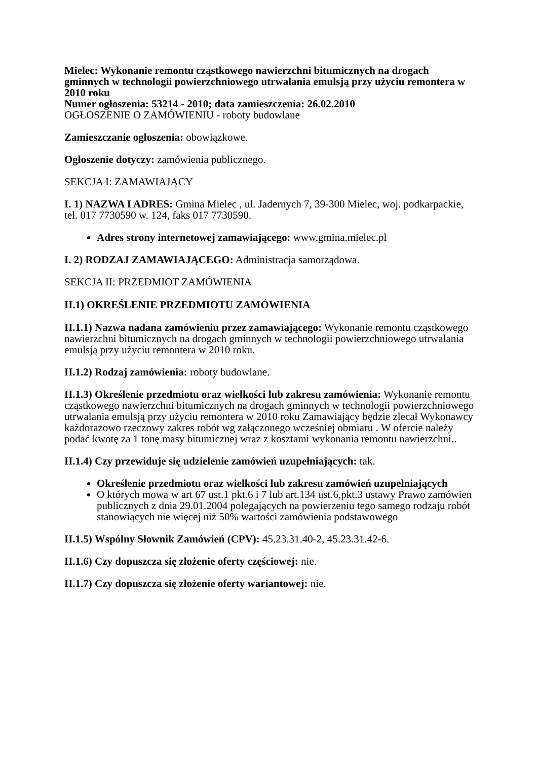Mielec: Wykonanie remontu cząstkowego nawierzchni bitumicznych na drogach gminnych w technologii powierzchniowego utrwalania emulsją przy użyciu remontera w 2010 roku
Numer ogłoszenia: 53214 - 2010; data zamieszczenia: 26.02.2010
OGŁOSZENIE O ZAMÓWIENIU - roboty budowlane
Zamieszczanie ogłoszenia: obowiązkowe.
Ogłoszenie dotyczy: zamówienia publicznego.
SEKCJA I: ZAMAWIAJĄCY
I. 1) NAZWA I ADRES: Gmina Mielec , ul. Jadernych 7, 39-300 Mielec, woj. podkarpackie, tel. 017 7730590 w. 124, faks 017 7730590.
Adres strony internetowej zamawiającego: www.gmina.mielec.pl
I. 2) RODZAJ ZAMAWIAJĄCEGO: Administracja samorządowa.
SEKCJA II: PRZEDMIOT ZAMÓWIENIA
II.1) OKREŚLENIE PRZEDMIOTU ZAMÓWIENIA
II.1.1) Nazwa nadana zamówieniu przez zamawiającego: Wykonanie remontu cząstkowego nawierzchni bitumicznych na drogach gminnych w technologii powierzchniowego utrwalania emulsją przy użyciu remontera w 2010 roku.
II.1.2) Rodzaj zamówienia: roboty budowlane.
II.1.3) Określenie przedmiotu oraz wielkości lub zakresu zamówienia: Wykonanie remontu cząstkowego nawierzchni bitumicznych na drogach gminnych w technologii powierzchniowego utrwalania emulsją przy użyciu remontera w 2010 roku Zamawiający będzie zlecał Wykonawcy każdorazowo rzeczowy zakres robót wg załączonego wcześniej obmiaru . W ofercie należy podać kwotę za 1 tonę masy bitumicznej wraz z kosztami wykonania remontu nawierzchni..
II.1.4) Czy przewiduje się udzielenie zamówień uzupełniających: tak.
Określenie przedmiotu oraz wielkości lub zakresu zamówień uzupełniających
O których mowa w art 67 ust.1 pkt.6 i 7 lub art.134 ust.6,pkt.3 ustawy Prawo zamówien publicznych z dnia 29.01.2004 polegających na powierzeniu tego samego rodzaju robót stanowiących nie więcej niż 50% wartości zamówienia podstawowego
II.1.5) Wspólny Słownik Zamówień (CPV): 45.23.31.40-2, 45.23.31.42-6.
II.1.6) Czy dopuszcza się złożenie oferty częściowej: nie.
II.1.7) Czy dopuszcza się złożenie oferty wariantowej: nie.